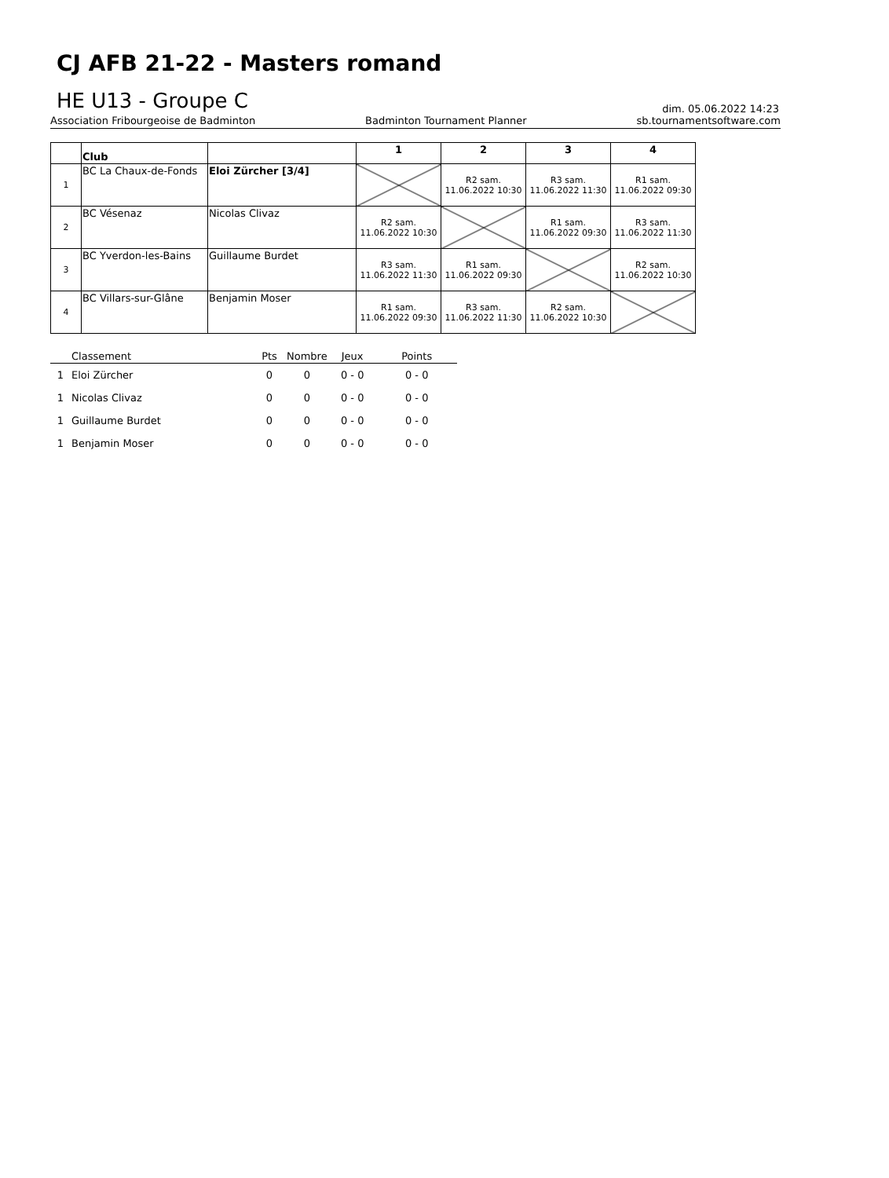CJ AFB 21-22 - Masters romand
HE U13 - Groupe C
dim. 05.06.2022 14:23
Association Fribourgeoise de Badminton Badminton Tournament Planner sb.tournamentsoftware.com
| | Club | | 1 | 2 | 3 | 4 |
| --- | --- | --- | --- | --- | --- | --- |
| 1 | BC La Chaux-de-Fonds | Eloi Zürcher [3/4] | | R2 sam. 11.06.2022 10:30 | R3 sam. 11.06.2022 11:30 | R1 sam. 11.06.2022 09:30 |
| 2 | BC Vésenaz | Nicolas Clivaz | R2 sam. 11.06.2022 10:30 | | R1 sam. 11.06.2022 09:30 | R3 sam. 11.06.2022 11:30 |
| 3 | BC Yverdon-les-Bains | Guillaume Burdet | R3 sam. 11.06.2022 11:30 | R1 sam. 11.06.2022 09:30 | | R2 sam. 11.06.2022 10:30 |
| 4 | BC Villars-sur-Glâne | Benjamin Moser | R1 sam. 11.06.2022 09:30 | R3 sam. 11.06.2022 11:30 | R2 sam. 11.06.2022 10:30 | |
| | Classement | Pts | Nombre | Jeux | Points |
| --- | --- | --- | --- | --- | --- |
| 1 | Eloi Zürcher | 0 | 0 | 0 - 0 | 0 - 0 |
| 1 | Nicolas Clivaz | 0 | 0 | 0 - 0 | 0 - 0 |
| 1 | Guillaume Burdet | 0 | 0 | 0 - 0 | 0 - 0 |
| 1 | Benjamin Moser | 0 | 0 | 0 - 0 | 0 - 0 |